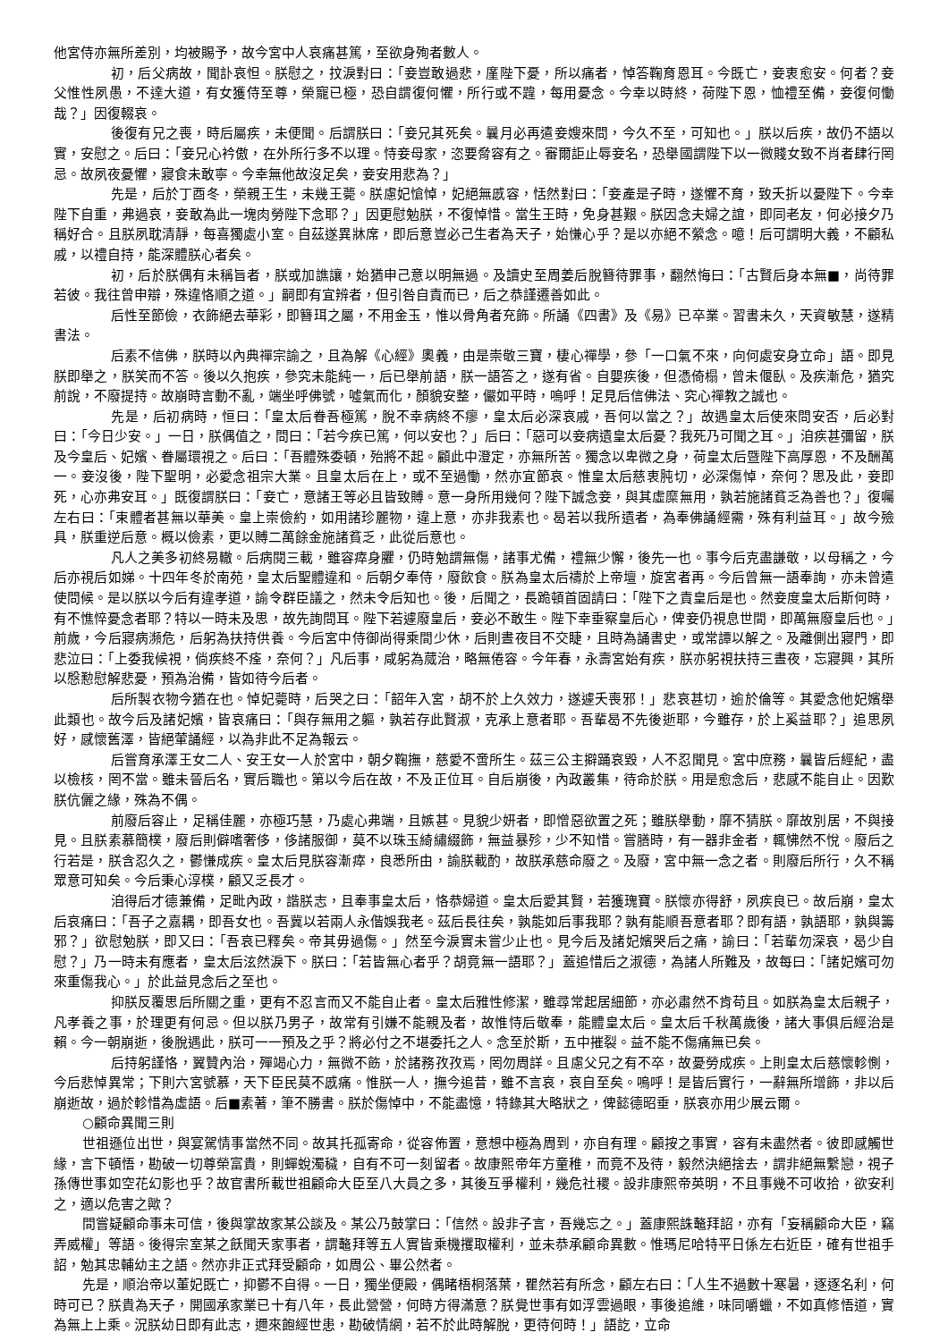他宮侍亦無所差別，均被賜予，故今宮中人哀痛甚篤，至欲身殉者數人。
初，后父病故，聞訃哀怛。朕慰之，抆淚對曰：「妾豈敢過悲，廑陛下憂，所以痛者，悼答鞠育恩耳。今既亡，妾衷愈安。何者？妾父惟性夙愚，不達大道，有女獲侍至尊，榮寵已極，恐自謂復何懼，所行或不韙，每用憂念。今幸以時終，荷陛下恩，恤禮至備，妾復何慟哉？」因復輟哀。
後復有兄之喪，時后屬疾，未便聞。后謂朕曰：「妾兄其死矣。曩月必再遣妾嫂來問，今久不至，可知也。」朕以后疾，故仍不語以實，安慰之。后曰：「妾兄心衿傲，在外所行多不以理。恃妾母家，恣要脅容有之。審爾詎止辱妾名，恐舉國謂陛下以一微賤女致不肖者肆行罔忌。故夙夜憂懼，寢食未敢寧。今幸無他故沒足矣，妾安用悲為？」
先是，后於丁酉冬，榮親王生，未幾王薨。朕慮妃愴悼，妃絕無慼容，恬然對曰：「妾產是子時，遂懼不育，致夭折以憂陛下。今幸陛下自重，弗過哀，妾敢為此一塊肉勞陛下念耶？」因更慰勉朕，不復悼惜。當生王時，免身甚艱。朕因念夫婦之誼，即同老友，何必接夕乃稱好合。且朕夙耽清靜，每喜獨處小室。自茲遂異牀席，即后意豈必己生者為天子，始慊心乎？是以亦絕不縈念。噫！后可謂明大義，不顧私戚，以禮自持，能深體朕心者矣。
初，后於朕偶有未稱旨者，朕或加譙讓，始猶申己意以明無過。及讀史至周姜后脫簪待罪事，翻然悔曰：「古賢后身本無■，尚待罪若彼。我往曾申辯，殊違恪順之道。」嗣即有宜辨者，但引咎自責而已，后之恭謹遷善如此。
后性至節儉，衣飾絕去華彩，即簪珥之屬，不用金玉，惟以骨角者充飾。所誦《四書》及《易》已卒業。習書未久，天資敏慧，遂精書法。
后素不信佛，朕時以內典禪宗諭之，且為解《心經》奧義，由是崇敬三寶，棲心禪學，參「一口氣不來，向何處安身立命」語。即見朕即舉之，朕笑而不答。後以久抱疾，參究未能純一，后已舉前語，朕一語答之，遂有省。自嬰疾後，但憑倚榻，曾未偃臥。及疾漸危，猶究前說，不廢提持。故崩時言動不亂，端坐呼佛號，噓氣而化，顏貌安整，儼如平時，嗚呼！足見后信佛法、究心禪教之誠也。
先是，后初病時，恒曰：「皇太后眷吾極篤，脫不幸病終不瘳，皇太后必深哀戚，吾何以當之？」故遇皇太后使來問安否，后必對曰：「今日少安。」一日，朕偶值之，問曰：「若今疾已篤，何以安也？」后曰：「惡可以妾病遺皇太后憂？我死乃可聞之耳。」洎疾甚彌留，朕及今皇后、妃嬪、眷屬環視之。后曰：「吾體殊委頓，殆將不起。顧此中澄定，亦無所苦。獨念以卑微之身，荷皇太后暨陛下高厚恩，不及酬萬一。妾沒後，陛下聖明，必愛念祖宗大業。且皇太后在上，或不至過慟，然亦宜節哀。惟皇太后慈衷肫切，必深傷悼，奈何？思及此，妾即死，心亦弗安耳。」既復謂朕曰：「妾亡，意諸王等必且皆致賻。意一身所用幾何？陛下誠念妾，與其虛糜無用，孰若施諸貧乏為善也？」復囑左右曰：「束體者甚無以華美。皇上崇儉約，如用諸珍麗物，違上意，亦非我素也。曷若以我所遺者，為奉佛誦經需，殊有利益耳。」故今殮具，朕重逆后意。概以儉素，更以賻二萬餘金施諸貧乏，此從后意也。
凡人之美多初終易轍。后病閱三載，雖容瘁身臞，仍時勉謂無傷，諸事尤備，禮無少懈，後先一也。事今后克盡謙敬，以母稱之，今后亦視后如娣。十四年冬於南苑，皇太后聖體違和。后朝夕奉侍，廢飲食。朕為皇太后禱於上帝壇，旋宮者再。今后曾無一語奉詢，亦未曾遣使問候。是以朕以今后有違孝道，諭令群臣議之，然未令后知也。後，后聞之，長跪頓首固請曰：「陛下之責皇后是也。然妾度皇太后斯何時，有不憔悴憂念者耶？特以一時未及思，故先詢問耳。陛下若遽廢皇后，妾必不敢生。陛下幸垂察皇后心，俾妾仍視息世間，即萬無廢皇后也。」前歲，今后寢病瀕危，后躬為扶持供養。今后宮中侍御尚得乘間少休，后則晝夜目不交睫，且時為誦書史，或常譚以解之。及離側出寢門，即悲泣曰：「上委我候視，倘疾終不痊，奈何？」凡后事，咸躬為蒇治，略無倦容。今年春，永壽宮始有疾，朕亦躬視扶持三晝夜，忘寢興，其所以慇懃慰解悲憂，預為治備，皆如待今后者。
后所製衣物今猶在也。悼妃薨時，后哭之曰：「韶年入宮，胡不於上久效力，遂遽夭喪邪！」悲哀甚切，逾於倫等。其愛念他妃嬪舉此類也。故今后及諸妃嬪，皆哀痛曰：「與存無用之軀，孰若存此賢淑，克承上意者耶。吾輩曷不先後逝耶，今雖存，於上奚益耶？」追思夙好，感懷舊澤，皆絕葷誦經，以為非此不足為報云。
后嘗育承澤王女二人、安王女一人於宮中，朝夕鞠撫，慈愛不啻所生。茲三公主擗踊哀毀，人不忍聞見。宮中庶務，曩皆后經紀，盡以檢核，罔不當。雖未晉后名，實后職也。第以今后在故，不及正位耳。自后崩後，內政叢集，待命於朕。用是愈念后，悲感不能自止。因歎朕伉儷之緣，殊為不偶。
前廢后容止，足稱佳麗，亦極巧慧，乃處心弗端，且嫉甚。見貌少妍者，即憎惡欲置之死；雖朕舉動，靡不猜朕。靡故別居，不與接見。且朕素慕簡樸，廢后則僻嗜奢侈，侈諸服御，莫不以珠玉綺繡綴飾，無益暴殄，少不知惜。嘗膳時，有一器非金者，輒怫然不悅。廢后之行若是，朕含忍久之，鬱慊成疾。皇太后見朕容漸瘁，良悉所由，諭朕載酌，故朕承慈命廢之。及廢，宮中無一念之者。則廢后所行，久不稱眾意可知矣。今后秉心淳樸，顧又乏長才。
洎得后才德兼備，足毗內政，諧朕志，且奉事皇太后，恪恭婦道。皇太后愛其賢，若獲瑰寶。朕懷亦得舒，夙疾良已。故后崩，皇太后哀痛曰：「吾子之嘉耦，即吾女也。吾冀以若兩人永偕娛我老。茲后長往矣，孰能如后事我耶？孰有能順吾意者耶？即有語，孰語耶，孰與籌邪？」欲慰勉朕，即又曰：「吾哀已釋矣。帝其毋過傷。」然至今淚實未嘗少止也。見今后及諸妃嬪哭后之痛，諭曰：「若輩勿深哀，曷少自慰？」乃一時未有應者，皇太后泫然淚下。朕曰：「若皆無心者乎？胡竟無一語耶？」蓋追惜后之淑德，為諸人所難及，故每曰：「諸妃嬪可勿來重傷我心。」於此益見念后之至也。
抑朕反覆思后所關之重，更有不忍言而又不能自止者。皇太后雅性修潔，雖尋常起居細節，亦必肅然不肯苟且。如朕為皇太后親子，凡孝養之事，於理更有何忌。但以朕乃男子，故常有引嫌不能親及者，故惟恃后敬奉，能體皇太后。皇太后千秋萬歲後，諸大事俱后經治是賴。今一朝崩逝，後脫遇此，朕可一一預及之乎？將必付之不堪委托之人。念至於斯，五中摧裂。益不能不傷痛無已矣。
后持躬謹恪，翼贊內治，殫竭心力，無微不飭，於諸務孜孜焉，罔勿周詳。且慮父兄之有不卒，故憂勞成疾。上則皇太后慈懷軫惻，今后悲悼異常；下則六宮號慕，天下臣民莫不慼痛。惟朕一人，撫今追昔，雖不言哀，哀自至矣。嗚呼！是皆后實行，一辭無所增飾，非以后崩逝故，過於軫惜為虛語。后■素著，筆不勝書。朕於傷悼中，不能盡憶，特錄其大略狀之，俾懿德昭垂，朕哀亦用少展云爾。
○顧命異聞三則
世祖遜位出世，與宴駕情事當然不同。故其托孤寄命，從容佈置，意想中極為周到，亦自有理。顧按之事實，容有未盡然者。彼即感觸世緣，言下頓悟，勘破一切尊榮富貴，則蟬蛻濁穢，自有不可一刻留者。故康熙帝年方童稚，而竟不及待，毅然決絕捨去，謂非絕無繫戀，視子孫傳世事如空花幻影也乎？故官書所載世祖顧命大臣至八大員之多，其後互爭權利，幾危社稷。設非康熙帝英明，不且事幾不可收拾，欲安利之，適以危害之歟？
間嘗疑顧命事未可信，後與掌故家某公談及。某公乃鼓掌曰：「信然。設非子言，吾幾忘之。」蓋康熙誅鼇拜詔，亦有「妄稱顧命大臣，竊弄威權」等語。後得宗室某之飫聞天家事者，謂鼇拜等五人實皆乘機攫取權利，並未恭承顧命異數。惟瑪尼哈特平日係左右近臣，確有世祖手詔，勉其忠輔幼主之語。然亦非正式拜受顧命，如周公、畢公然者。
先是，順治帝以董妃既亡，抑鬱不自得。一日，獨坐便殿，偶睹梧桐落葉，瞿然若有所念，顧左右曰：「人生不過數十寒暑，逐逐名利，何時可已？朕貴為天子，開國承家業已十有八年，長此營營，何時方得滿意？朕覺世事有如浮雲過眼，事後追維，味同嚼蠟，不如真修悟道，實為無上上乘。況朕幼日即有此志，邇來飽經世患，勘破情網，若不於此時解脫，更待何時！」語訖，立命